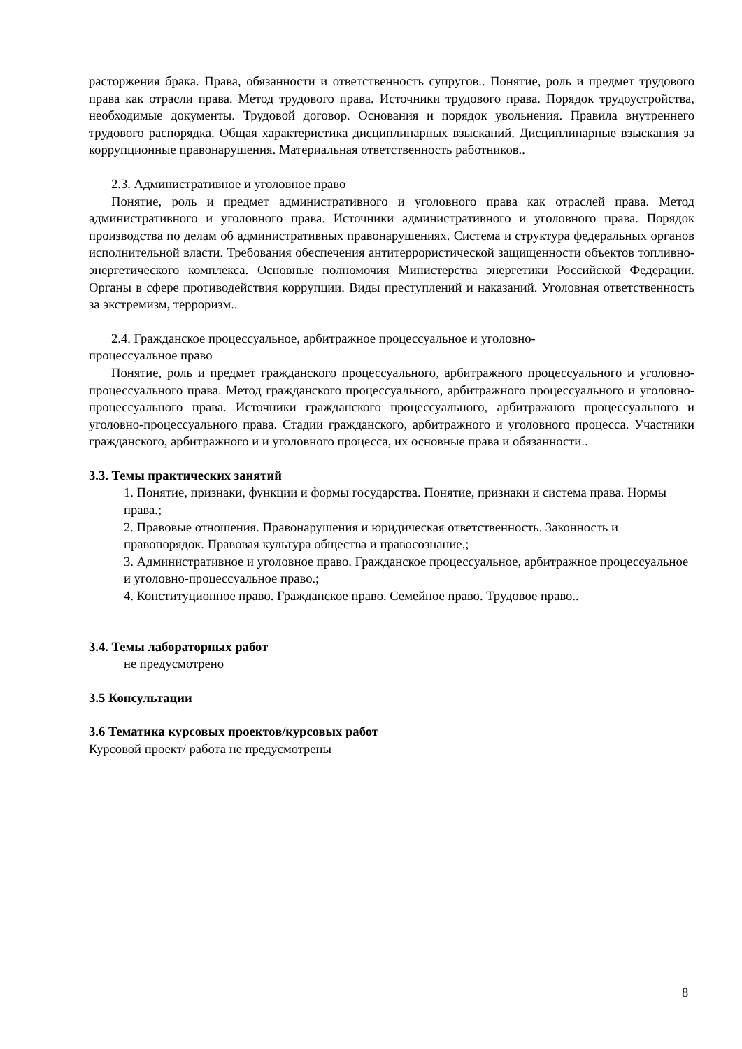расторжения брака. Права, обязанности и ответственность супругов.. Понятие, роль и предмет трудового права как отрасли права. Метод трудового права. Источники трудового права. Порядок трудоустройства, необходимые документы. Трудовой договор. Основания и порядок увольнения. Правила внутреннего трудового распорядка. Общая характеристика дисциплинарных взысканий. Дисциплинарные взыскания за коррупционные правонарушения. Материальная ответственность работников..
2.3. Административное и уголовное право
Понятие, роль и предмет административного и уголовного права как отраслей права. Метод административного и уголовного права. Источники административного и уголовного права. Порядок производства по делам об административных правонарушениях. Система и структура федеральных органов исполнительной власти. Требования обеспечения антитеррористической защищенности объектов топливно-энергетического комплекса. Основные полномочия Министерства энергетики Российской Федерации. Органы в сфере противодействия коррупции. Виды преступлений и наказаний. Уголовная ответственность за экстремизм, терроризм..
2.4. Гражданское процессуальное, арбитражное процессуальное и уголовно-
процессуальное право
Понятие, роль и предмет гражданского процессуального, арбитражного процессуального и уголовно-процессуального права. Метод гражданского процессуального, арбитражного процессуального и уголовно-процессуального права. Источники гражданского процессуального, арбитражного процессуального и уголовно-процессуального права. Стадии гражданского, арбитражного и уголовного процесса. Участники гражданского, арбитражного и и уголовного процесса, их основные права и обязанности..
3.3. Темы практических занятий
1. Понятие, признаки, функции и формы государства. Понятие, признаки и система права. Нормы права.;
2. Правовые отношения. Правонарушения и юридическая ответственность. Законность и правопорядок. Правовая культура общества и правосознание.;
3. Административное и уголовное право. Гражданское процессуальное, арбитражное процессуальное и уголовно-процессуальное право.;
4. Конституционное право. Гражданское право. Семейное право. Трудовое право..
3.4. Темы лабораторных работ
не предусмотрено
3.5 Консультации
3.6 Тематика курсовых проектов/курсовых работ
Курсовой проект/ работа не предусмотрены
8